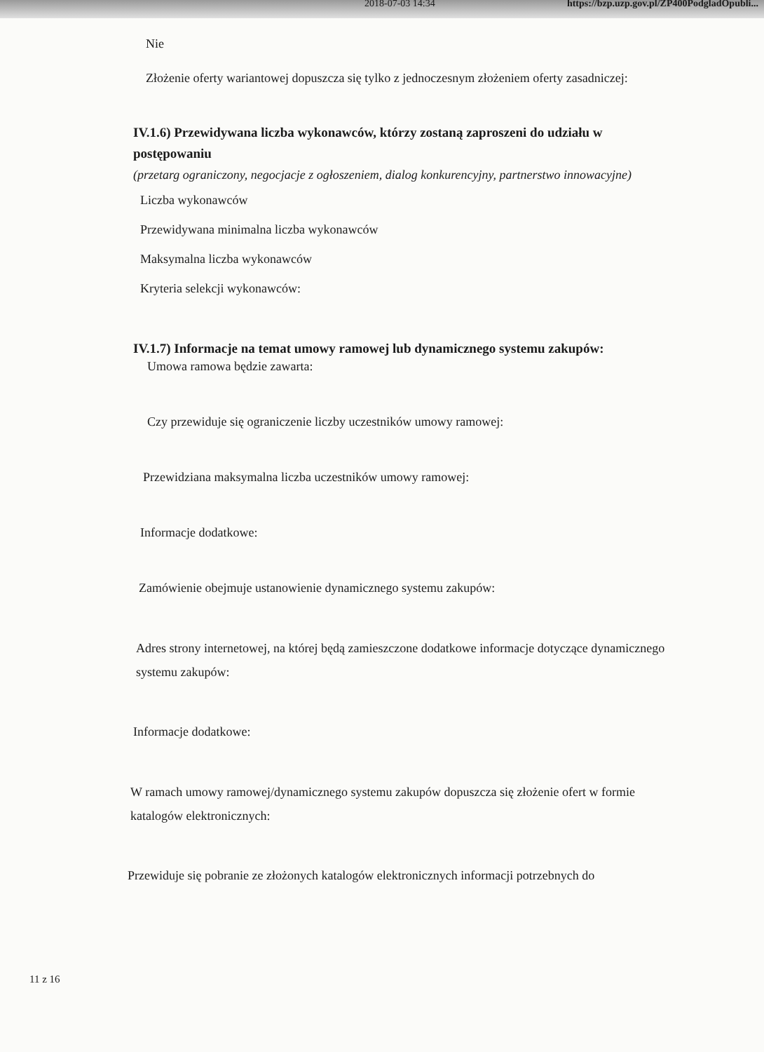2018-07-03 14:34 https://bzp.uzp.gov.pl/ZP400PodgladOpubli...
Nie
Złożenie oferty wariantowej dopuszcza się tylko z jednoczesnym złożeniem oferty zasadniczej:
IV.1.6) Przewidywana liczba wykonawców, którzy zostaną zaproszeni do udziału w postępowaniu
(przetarg ograniczony, negocjacje z ogłoszeniem, dialog konkurencyjny, partnerstwo innowacyjne)
Liczba wykonawców
Przewidywana minimalna liczba wykonawców
Maksymalna liczba wykonawców
Kryteria selekcji wykonawców:
IV.1.7) Informacje na temat umowy ramowej lub dynamicznego systemu zakupów:
Umowa ramowa będzie zawarta:
Czy przewiduje się ograniczenie liczby uczestników umowy ramowej:
Przewidziana maksymalna liczba uczestników umowy ramowej:
Informacje dodatkowe:
Zamówienie obejmuje ustanowienie dynamicznego systemu zakupów:
Adres strony internetowej, na której będą zamieszczone dodatkowe informacje dotyczące dynamicznego systemu zakupów:
Informacje dodatkowe:
W ramach umowy ramowej/dynamicznego systemu zakupów dopuszcza się złożenie ofert w formie katalogów elektronicznych:
Przewiduje się pobranie ze złożonych katalogów elektronicznych informacji potrzebnych do
11 z 16